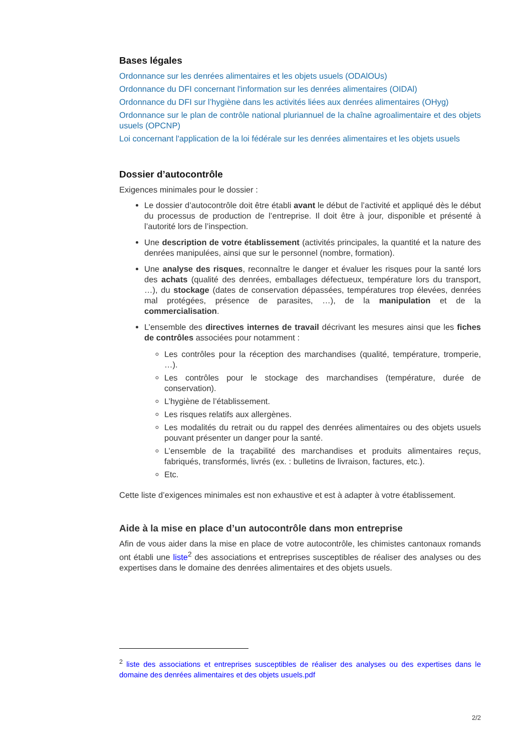Bases légales
Ordonnance sur les denrées alimentaires et les objets usuels (ODAlOUs)
Ordonnance du DFI concernant l'information sur les denrées alimentaires (OIDAl)
Ordonnance du DFI sur l’hygiène dans les activités liées aux denrées alimentaires (OHyg)
Ordonnance sur le plan de contrôle national pluriannuel de la chaîne agroalimentaire et des objets usuels (OPCNP)
Loi concernant l'application de la loi fédérale sur les denrées alimentaires et les objets usuels
Dossier d’autocontrôle
Exigences minimales pour le dossier :
Le dossier d’autocontrôle doit être établi avant le début de l’activité et appliqué dès le début du processus de production de l’entreprise. Il doit être à jour, disponible et présenté à l’autorité lors de l’inspection.
Une description de votre établissement (activités principales, la quantité et la nature des denrées manipulées, ainsi que sur le personnel (nombre, formation).
Une analyse des risques, reconnaître le danger et évaluer les risques pour la santé lors des achats (qualité des denrées, emballages défectueux, température lors du transport, …), du stockage (dates de conservation dépassées, températures trop élevées, denrées mal protégées, présence de parasites, …), de la manipulation et de la commercialisation.
L’ensemble des directives internes de travail décrivant les mesures ainsi que les fiches de contrôles associées pour notamment :
Les contrôles pour la réception des marchandises (qualité, température, tromperie, …).
Les contrôles pour le stockage des marchandises (température, durée de conservation).
L’hygiène de l’établissement.
Les risques relatifs aux allergènes.
Les modalités du retrait ou du rappel des denrées alimentaires ou des objets usuels pouvant présenter un danger pour la santé.
L’ensemble de la traçabilité des marchandises et produits alimentaires reçus, fabriqués, transformés, livrés (ex. : bulletins de livraison, factures, etc.).
Etc.
Cette liste d’exigences minimales est non exhaustive et est à adapter à votre établissement.
Aide à la mise en place d’un autocontrôle dans mon entreprise
Afin de vous aider dans la mise en place de votre autocontrôle, les chimistes cantonaux romands ont établi une liste<sup>2</sup> des associations et entreprises susceptibles de réaliser des analyses ou des expertises dans le domaine des denrées alimentaires et des objets usuels.
<sup>2</sup> liste des associations et entreprises susceptibles de réaliser des analyses ou des expertises dans le domaine des denrées alimentaires et des objets usuels.pdf
2/2